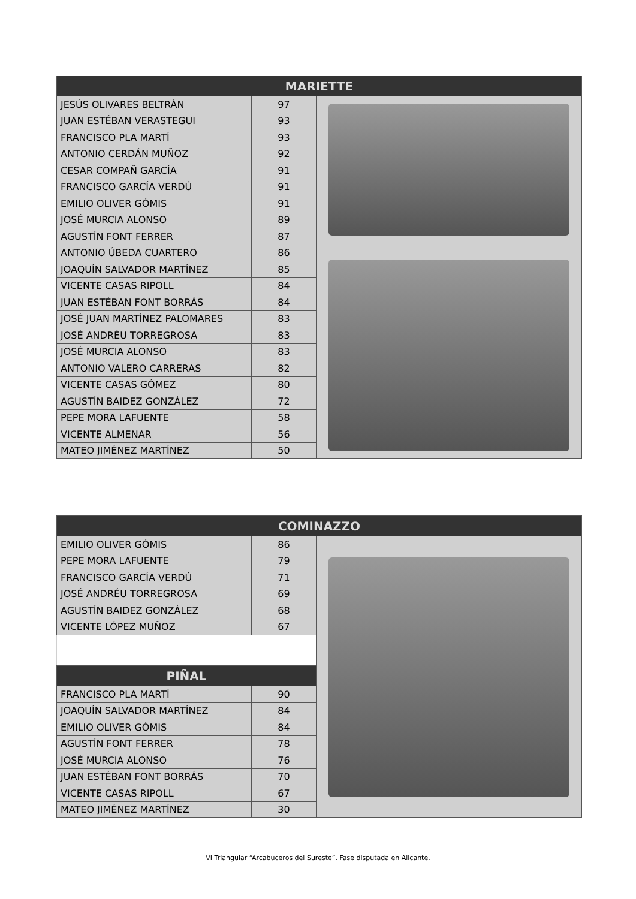| MARIETTE | | |
| --- | --- | --- |
| JESÚS OLIVARES BELTRÁN | 97 | |
| JUAN ESTÉBAN VERASTEGUI | 93 | |
| FRANCISCO PLA MARTÍ | 93 | |
| ANTONIO CERDÁN MUÑOZ | 92 | |
| CESAR COMPAÑ GARCÍA | 91 | |
| FRANCISCO GARCÍA VERDÚ | 91 | |
| EMILIO OLIVER GÓMIS | 91 | |
| JOSÉ MURCIA ALONSO | 89 | |
| AGUSTÍN FONT FERRER | 87 | |
| ANTONIO ÚBEDA CUARTERO | 86 | |
| JOAQUÍN SALVADOR MARTÍNEZ | 85 | |
| VICENTE CASAS RIPOLL | 84 | |
| JUAN ESTÉBAN FONT BORRÁS | 84 | |
| JOSÉ JUAN MARTÍNEZ PALOMARES | 83 | |
| JOSÉ ANDRÉU TORREGROSA | 83 | |
| JOSÉ MURCIA ALONSO | 83 | |
| ANTONIO VALERO CARRERAS | 82 | |
| VICENTE CASAS GÓMEZ | 80 | |
| AGUSTÍN BAIDEZ GONZÁLEZ | 72 | |
| PEPE MORA LAFUENTE | 58 | |
| VICENTE ALMENAR | 56 | |
| MATEO JIMÉNEZ MARTÍNEZ | 50 | |
| COMINAZZO | | |
| --- | --- | --- |
| EMILIO OLIVER GÓMIS | 86 | |
| PEPE MORA LAFUENTE | 79 | |
| FRANCISCO GARCÍA VERDÚ | 71 | |
| JOSÉ ANDRÉU TORREGROSA | 69 | |
| AGUSTÍN BAIDEZ GONZÁLEZ | 68 | |
| VICENTE LÓPEZ MUÑOZ | 67 | |
| PIÑAL | | |
| FRANCISCO PLA MARTÍ | 90 | |
| JOAQUÍN SALVADOR MARTÍNEZ | 84 | |
| EMILIO OLIVER GÓMIS | 84 | |
| AGUSTÍN FONT FERRER | 78 | |
| JOSÉ MURCIA ALONSO | 76 | |
| JUAN ESTÉBAN FONT BORRÁS | 70 | |
| VICENTE CASAS RIPOLL | 67 | |
| MATEO JIMÉNEZ MARTÍNEZ | 30 | |
VI Triangular “Arcabuceros del Sureste”. Fase disputada en Alicante.